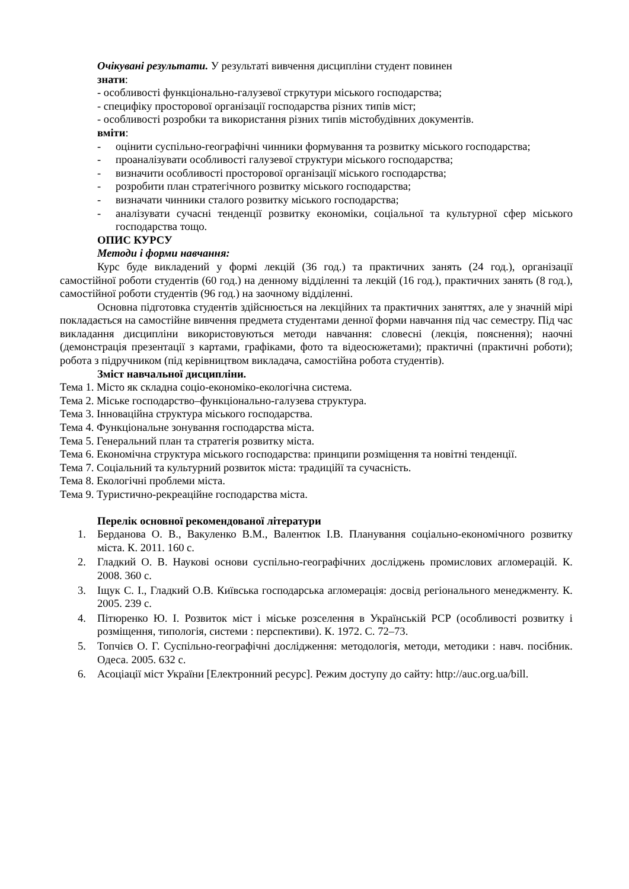Очікувані результати. У результаті вивчення дисципліни студент повинен
знати:
- особливості функціонально-галузевої стркутури міського господарства;
- специфіку просторової організації господарства різних типів міст;
- особливості розробки та використання різних типів містобудівних документів.
вміти:
- оцінити суспільно-географічні чинники формування та розвитку міського господарства;
- проаналізувати особливості галузевої структури міського господарства;
- визначити особливості просторової організації міського господарства;
- розробити план стратегічного розвитку міського господарства;
- визначати чинники сталого розвитку міського господарства;
- аналізувати сучасні тенденції розвитку економіки, соціальної та культурної сфер міського господарства тощо.
ОПИС КУРСУ
Методи і форми навчання:
Курс буде викладений у формі лекцій (36 год.) та практичних занять (24 год.), організації самостійної роботи студентів (60 год.) на денному відділенні та лекцій (16 год.), практичних занять (8 год.), самостійної роботи студентів (96 год.) на заочному відділенні.
Основна підготовка студентів здійснюється на лекційних та практичних заняттях, але у значній мірі покладається на самостійне вивчення предмета студентами денної форми навчання під час семестру. Під час викладання дисципліни використовуються методи навчання: словесні (лекція, пояснення); наочні (демонстрація презентації з картами, графіками, фото та відеосюжетами); практичні (практичні роботи); робота з підручником (під керівництвом викладача, самостійна робота студентів).
Зміст навчальної дисципліни.
Тема 1. Місто як складна соціо-економіко-екологічна система.
Тема 2. Міське господарство–функціонально-галузева структура.
Тема 3. Інноваційна структура міського господарства.
Тема 4. Функціональне зонування господарства міста.
Тема 5. Генеральний план та стратегія розвитку міста.
Тема 6. Економічна структура міського господарства: принципи розміщення та новітні тенденції.
Тема 7. Соціальний та культурний розвиток міста: традиційї та сучасність.
Тема 8. Екологічні проблеми міста.
Тема 9. Туристично-рекреаційне господарства міста.
Перелік основної рекомендованої літератури
1. Берданова О. В., Вакуленко В.М., Валентюк І.В. Планування соціально-економічного розвитку міста. К. 2011. 160 с.
2. Гладкий О. В. Наукові основи суспільно-географічних досліджень промислових агломерацій. К. 2008. 360 с.
3. Іщук С. І., Гладкий О.В. Київська господарська агломерація: досвід регіонального менеджменту. К. 2005. 239 с.
4. Пітюренко Ю. І. Розвиток міст і міське розселення в Українській РСР (особливості розвитку і розміщення, типологія, системи : перспективи). К. 1972. С. 72–73.
5. Топчієв О. Г. Суспільно-географічні дослідження: методологія, методи, методики : навч. посібник. Одеса. 2005. 632 с.
6. Асоціації міст України [Електронний ресурс]. Режим доступу до сайту: http://auc.org.ua/bill.